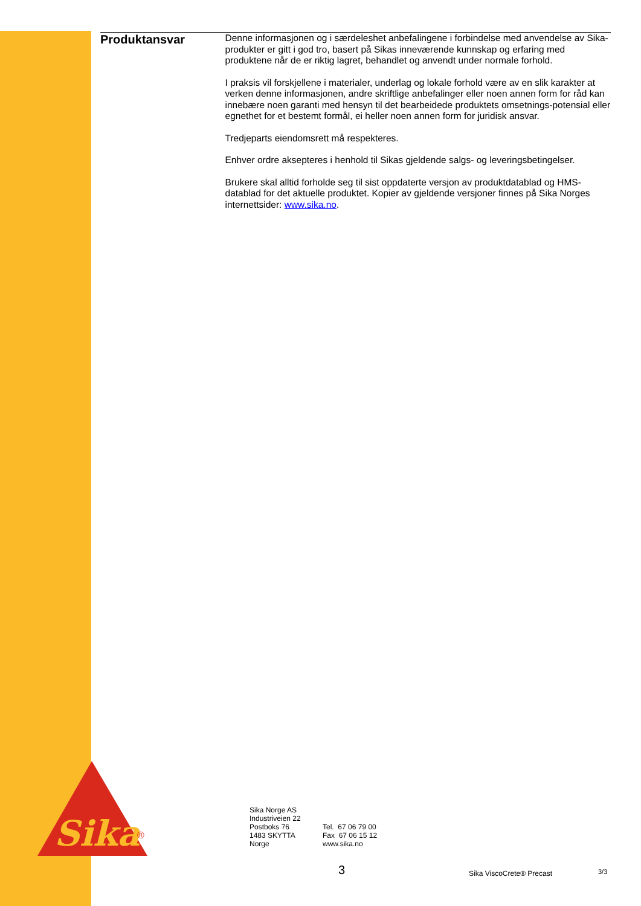Produktansvar
Denne informasjonen og i særdeleshet anbefalingene i forbindelse med anvendelse av Sika-produkter er gitt i god tro, basert på Sikas inneværende kunnskap og erfaring med produktene når de er riktig lagret, behandlet og anvendt under normale forhold.
I praksis vil forskjellene i materialer, underlag og lokale forhold være av en slik karakter at verken denne informasjonen, andre skriftlige anbefalinger eller noen annen form for råd kan innebære noen garanti med hensyn til det bearbeidede produktets omsetnings-potensial eller egnethet for et bestemt formål, ei heller noen annen form for juridisk ansvar.
Tredjeparts eiendomsrett må respekteres.
Enhver ordre aksepteres i henhold til Sikas gjeldende salgs- og leveringsbetingelser.
Brukere skal alltid forholde seg til sist oppdaterte versjon av produktdatablad og HMS-datablad for det aktuelle produktet. Kopier av gjeldende versjoner finnes på Sika Norges internettsider: www.sika.no.
Sika
®
Sika Norge AS
Industriveien 22
Postboks 76
1483 SKYTTA
Norge
Tel. 67 06 79 00
Fax 67 06 15 12
www.sika.no
3 Sika ViscoCrete® Precast 3/3